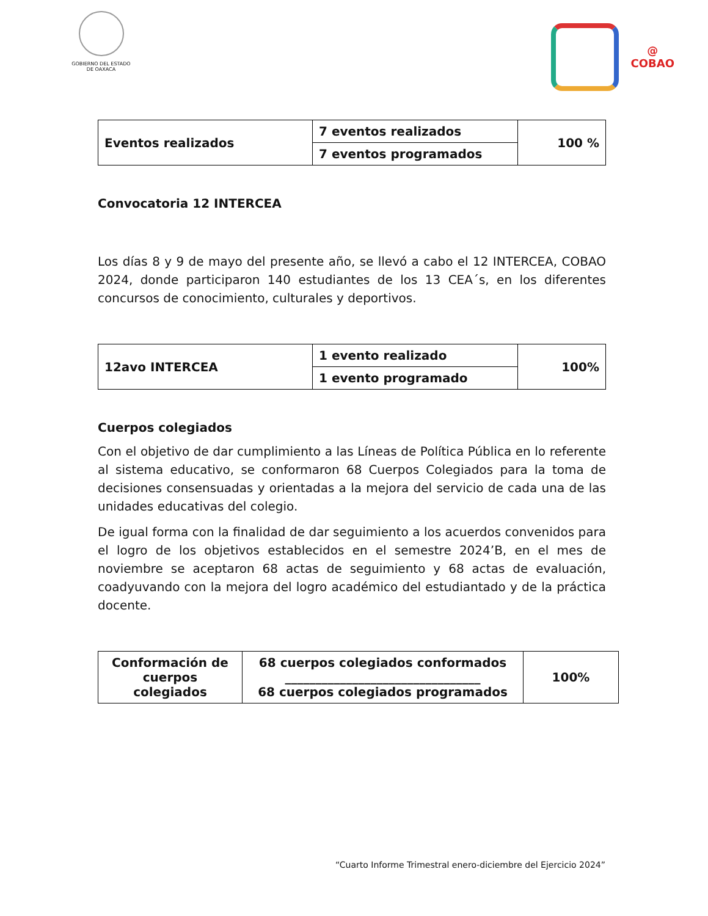GOBIERNO DEL ESTADO
DE OAXACA
@
COBAO
| Eventos realizados | 7 eventos realizados | 100 % |
| | 7 eventos programados | |
Convocatoria 12 INTERCEA
Los días 8 y 9 de mayo del presente año, se llevó a cabo el 12 INTERCEA, COBAO 2024, donde participaron 140 estudiantes de los 13 CEA´s, en los diferentes concursos de conocimiento, culturales y deportivos.
| 12avo INTERCEA | 1 evento realizado | 100% |
| | 1 evento programado | |
Cuerpos colegiados
Con el objetivo de dar cumplimiento a las Líneas de Política Pública en lo referente al sistema educativo, se conformaron 68 Cuerpos Colegiados para la toma de decisiones consensuadas y orientadas a la mejora del servicio de cada una de las unidades educativas del colegio.
De igual forma con la finalidad de dar seguimiento a los acuerdos convenidos para el logro de los objetivos establecidos en el semestre 2024’B, en el mes de noviembre se aceptaron 68 actas de seguimiento y 68 actas de evaluación, coadyuvando con la mejora del logro académico del estudiantado y de la práctica docente.
| Conformación de cuerpos colegiados | 68 cuerpos colegiados conformados ________________________________ 68 cuerpos colegiados programados | 100% |
“Cuarto Informe Trimestral enero-diciembre del Ejercicio 2024”